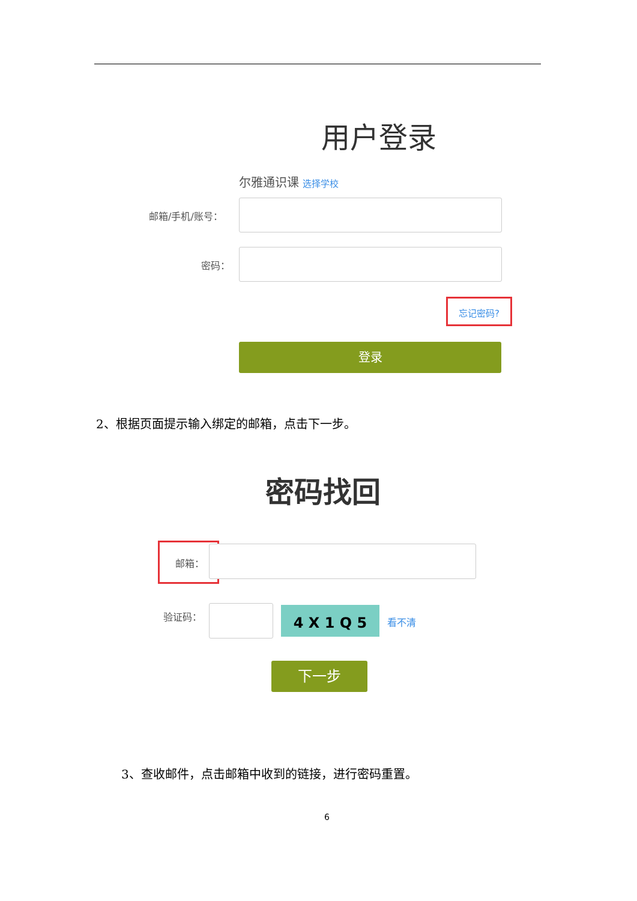用户登录
尔雅通识课 选择学校
邮箱/手机/账号：
密码：
忘记密码?
登录
2、根据页面提示输入绑定的邮箱，点击下一步。
密码找回
邮箱：
验证码： 4 X 1 Q 5 看不清
下一步
3、查收邮件，点击邮箱中收到的链接，进行密码重置。
6